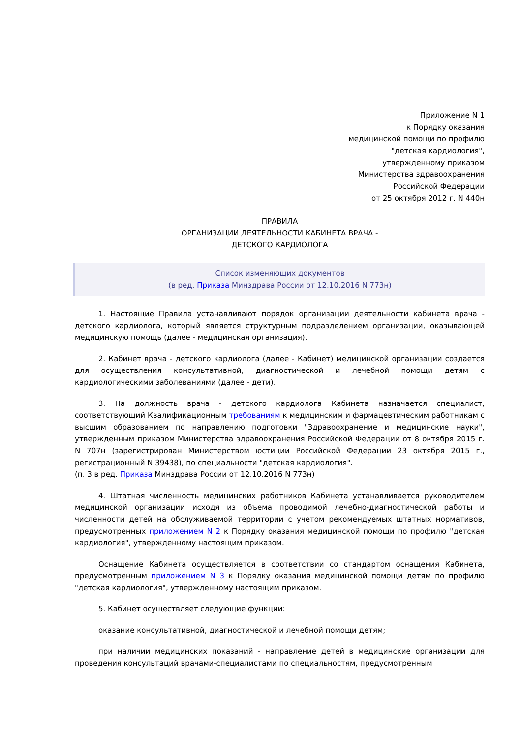Приложение N 1
к Порядку оказания
медицинской помощи по профилю
"детская кардиология",
утвержденному приказом
Министерства здравоохранения
Российской Федерации
от 25 октября 2012 г. N 440н
ПРАВИЛА
ОРГАНИЗАЦИИ ДЕЯТЕЛЬНОСТИ КАБИНЕТА ВРАЧА -
ДЕТСКОГО КАРДИОЛОГА
Список изменяющих документов
(в ред. Приказа Минздрава России от 12.10.2016 N 773н)
1. Настоящие Правила устанавливают порядок организации деятельности кабинета врача - детского кардиолога, который является структурным подразделением организации, оказывающей медицинскую помощь (далее - медицинская организация).
2. Кабинет врача - детского кардиолога (далее - Кабинет) медицинской организации создается для осуществления консультативной, диагностической и лечебной помощи детям с кардиологическими заболеваниями (далее - дети).
3. На должность врача - детского кардиолога Кабинета назначается специалист, соответствующий Квалификационным требованиям к медицинским и фармацевтическим работникам с высшим образованием по направлению подготовки "Здравоохранение и медицинские науки", утвержденным приказом Министерства здравоохранения Российской Федерации от 8 октября 2015 г. N 707н (зарегистрирован Министерством юстиции Российской Федерации 23 октября 2015 г., регистрационный N 39438), по специальности "детская кардиология".
(п. 3 в ред. Приказа Минздрава России от 12.10.2016 N 773н)
4. Штатная численность медицинских работников Кабинета устанавливается руководителем медицинской организации исходя из объема проводимой лечебно-диагностической работы и численности детей на обслуживаемой территории с учетом рекомендуемых штатных нормативов, предусмотренных приложением N 2 к Порядку оказания медицинской помощи по профилю "детская кардиология", утвержденному настоящим приказом.
Оснащение Кабинета осуществляется в соответствии со стандартом оснащения Кабинета, предусмотренным приложением N 3 к Порядку оказания медицинской помощи детям по профилю "детская кардиология", утвержденному настоящим приказом.
5. Кабинет осуществляет следующие функции:
оказание консультативной, диагностической и лечебной помощи детям;
при наличии медицинских показаний - направление детей в медицинские организации для проведения консультаций врачами-специалистами по специальностям, предусмотренным